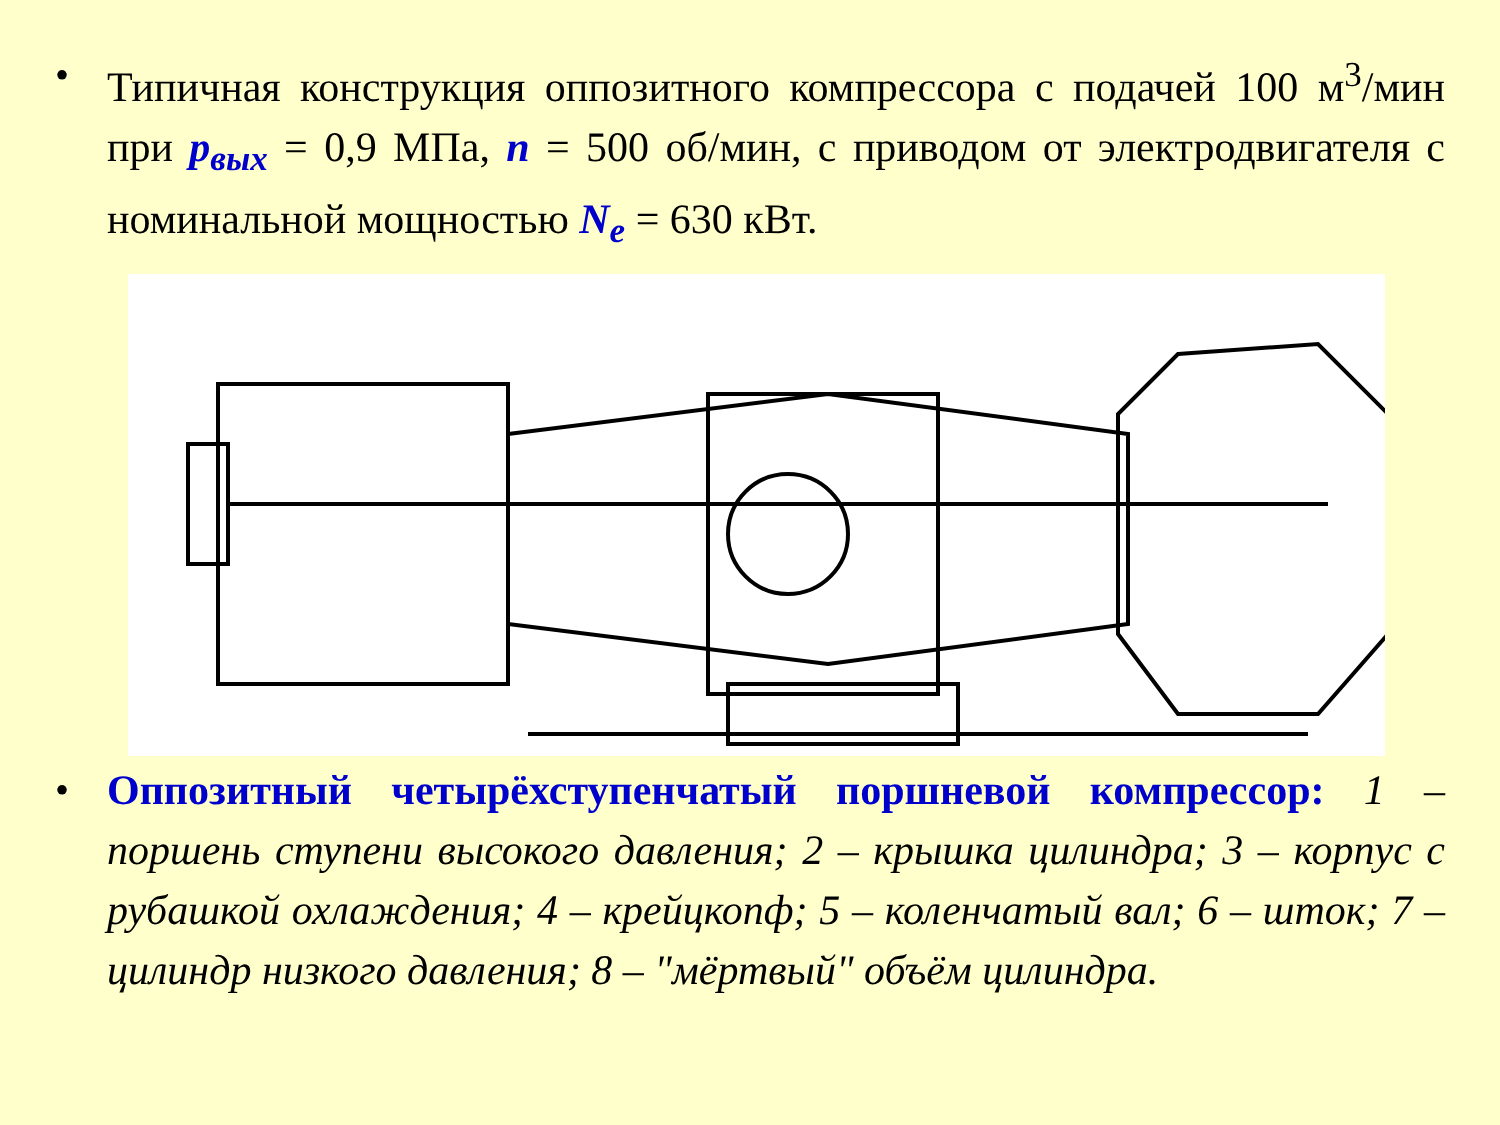• Типичная конструкция оппозитного компрессора с подачей 100 м<sup>3</sup>/мин при p<sub>вых</sub> = 0,9 МПа, n = 500 об/мин, с приводом от электродвигателя с номинальной мощностью N<sub>e</sub> = 630 кВт.
1 2 3 4 5 6 7 8
• Оппозитный четырёхступенчатый поршневой компрессор: 1 – поршень ступени высокого давления; 2 – крышка цилиндра; 3 – корпус с рубашкой охлаждения; 4 – крейцкопф; 5 – коленчатый вал; 6 – шток; 7 – цилиндр низкого давления; 8 – "мёртвый" объём цилиндра.